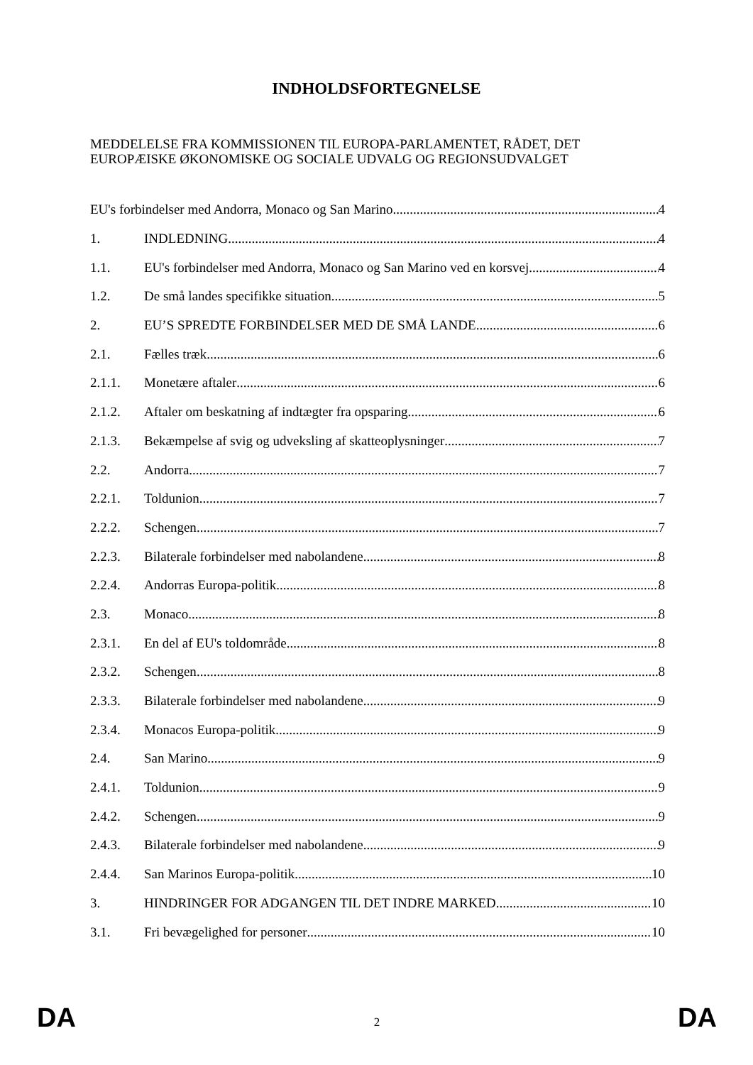INDHOLDSFORTEGNELSE
MEDDELELSE FRA KOMMISSIONEN TIL EUROPA-PARLAMENTET, RÅDET, DET EUROPÆISKE ØKONOMISKE OG SOCIALE UDVALG OG REGIONSUDVALGET
EU's forbindelser med Andorra, Monaco og San Marino 4
1. INDLEDNING 4
1.1. EU's forbindelser med Andorra, Monaco og San Marino ved en korsvej 4
1.2. De små landes specifikke situation 5
2. EU’S SPREDTE FORBINDELSER MED DE SMÅ LANDE 6
2.1. Fælles træk 6
2.1.1. Monetære aftaler 6
2.1.2. Aftaler om beskatning af indtægter fra opsparing 6
2.1.3. Bekæmpelse af svig og udveksling af skatteoplysninger 7
2.2. Andorra 7
2.2.1. Toldunion 7
2.2.2. Schengen 7
2.2.3. Bilaterale forbindelser med nabolandene 8
2.2.4. Andorras Europa-politik 8
2.3. Monaco 8
2.3.1. En del af EU's toldområde 8
2.3.2. Schengen 8
2.3.3. Bilaterale forbindelser med nabolandene 9
2.3.4. Monacos Europa-politik 9
2.4. San Marino 9
2.4.1. Toldunion 9
2.4.2. Schengen 9
2.4.3. Bilaterale forbindelser med nabolandene 9
2.4.4. San Marinos Europa-politik 10
3. HINDRINGER FOR ADGANGEN TIL DET INDRE MARKED 10
3.1. Fri bevægelighed for personer 10
DA 2 DA